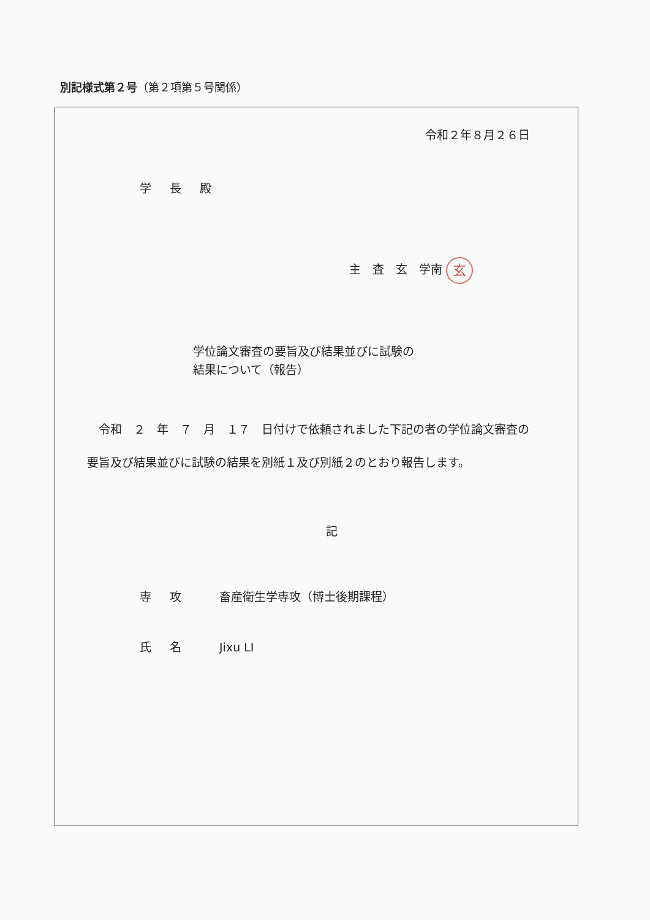別記様式第２号（第２項第５号関係）
令和２年８月２６日
学長殿
主　査　玄　学南 玄
学位論文審査の要旨及び結果並びに試験の
結果について（報告）
　令和　２　年　７　月　１７　日付けで依頼されました下記の者の学位論文審査の要旨及び結果並びに試験の結果を別紙１及び別紙２のとおり報告します。
記
専攻 畜産衛生学専攻（博士後期課程）
氏名 Jixu LI